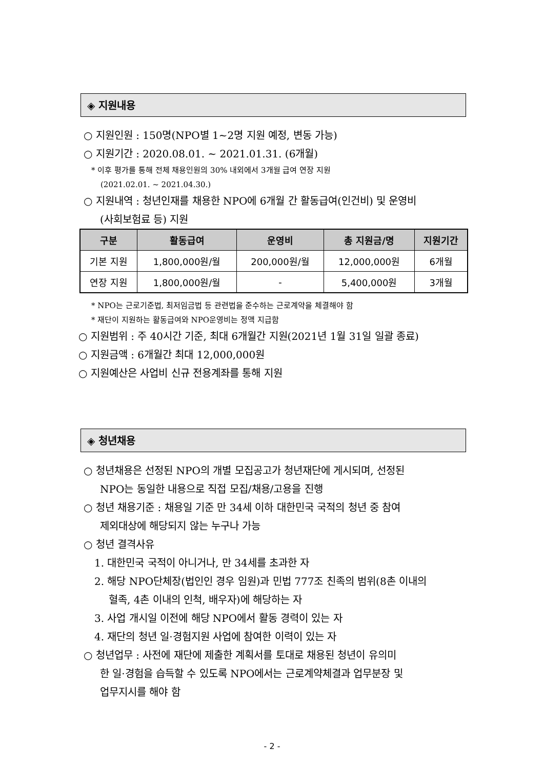◈ 지원내용
○ 지원인원 : 150명(NPO별 1~2명 지원 예정, 변동 가능)
○ 지원기간 : 2020.08.01. ~ 2021.01.31. (6개월)
* 이후 평가를 통해 전체 채용인원의 30% 내외에서 3개월 급여 연장 지원
(2021.02.01. ~ 2021.04.30.)
○ 지원내역 : 청년인재를 채용한 NPO에 6개월 간 활동급여(인건비) 및 운영비
(사회보험료 등) 지원
| 구분 | 활동급여 | 운영비 | 총 지원금/명 | 지원기간 |
| --- | --- | --- | --- | --- |
| 기본 지원 | 1,800,000원/월 | 200,000원/월 | 12,000,000원 | 6개월 |
| 연장 지원 | 1,800,000원/월 | - | 5,400,000원 | 3개월 |
* NPO는 근로기준법, 최저임금법 등 관련법을 준수하는 근로계약을 체결해야 함
* 재단이 지원하는 활동급여와 NPO운영비는 정액 지급함
○ 지원범위 : 주 40시간 기준, 최대 6개월간 지원(2021년 1월 31일 일괄 종료)
○ 지원금액 : 6개월간 최대 12,000,000원
○ 지원예산은 사업비 신규 전용계좌를 통해 지원
◈ 청년채용
○ 청년채용은 선정된 NPO의 개별 모집공고가 청년재단에 게시되며, 선정된
NPO는 동일한 내용으로 직접 모집/채용/고용을 진행
○ 청년 채용기준 : 채용일 기준 만 34세 이하 대한민국 국적의 청년 중 참여
제외대상에 해당되지 않는 누구나 가능
○ 청년 결격사유
1. 대한민국 국적이 아니거나, 만 34세를 초과한 자
2. 해당 NPO단체장(법인인 경우 임원)과 민법 777조 친족의 범위(8촌 이내의
혈족, 4촌 이내의 인척, 배우자)에 해당하는 자
3. 사업 개시일 이전에 해당 NPO에서 활동 경력이 있는 자
4. 재단의 청년 일·경험지원 사업에 참여한 이력이 있는 자
○ 청년업무 : 사전에 재단에 제출한 계획서를 토대로 채용된 청년이 유의미
한 일·경험을 습득할 수 있도록 NPO에서는 근로계약체결과 업무분장 및
업무지시를 해야 함
- 2 -